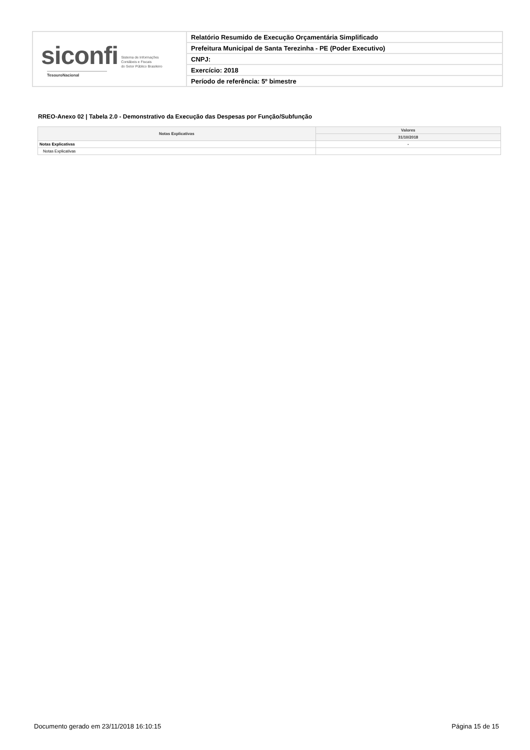siconfi Sistema de Informações
Contábeis e Fiscais
do Setor Público Brasileiro
TesouroNacional
Relatório Resumido de Execução Orçamentária Simplificado
Prefeitura Municipal de Santa Terezinha - PE (Poder Executivo)
CNPJ:
Exercício: 2018
Período de referência: 5º bimestre
RREO-Anexo 02 | Tabela 2.0 - Demonstrativo da Execução das Despesas por Função/Subfunção
| Notas Explicativas | Valores |
| --- | --- |
| | 31/10/2018 |
| Notas Explicativas | - |
| Notas Explicativas | |
Documento gerado em 23/11/2018 16:10:15 Página 15 de 15